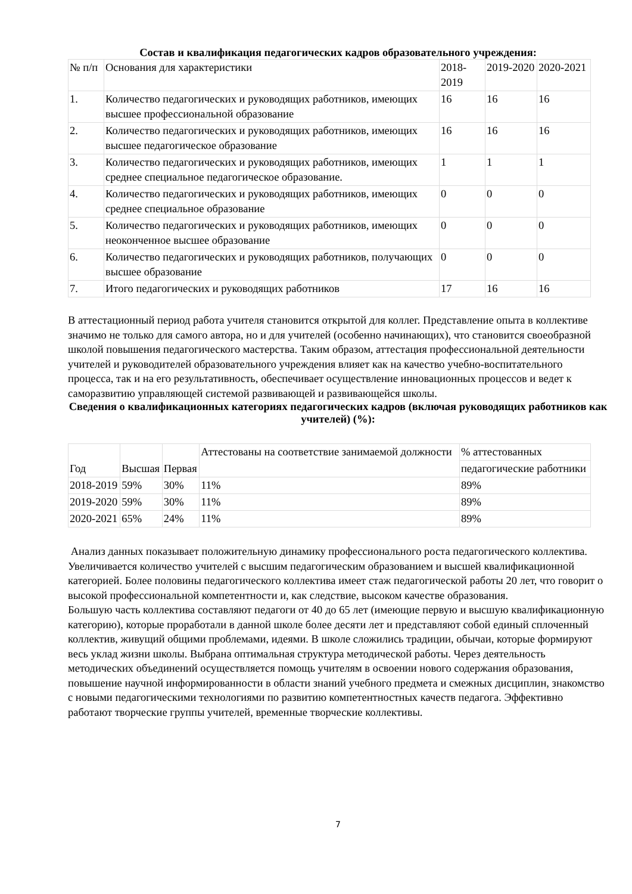Состав и квалификация педагогических кадров образовательного учреждения:
| № п/п | Основания для характеристики | 2018-2019 | 2019-2020 | 2020-2021 |
| --- | --- | --- | --- | --- |
| 1. | Количество педагогических и руководящих работников, имеющих высшее профессиональной образование | 16 | 16 | 16 |
| 2. | Количество педагогических и руководящих работников, имеющих высшее педагогическое образование | 16 | 16 | 16 |
| 3. | Количество педагогических и руководящих работников, имеющих среднее специальное педагогическое образование. | 1 | 1 | 1 |
| 4. | Количество педагогических и руководящих работников, имеющих среднее специальное образование | 0 | 0 | 0 |
| 5. | Количество педагогических и руководящих работников, имеющих неоконченное высшее образование | 0 | 0 | 0 |
| 6. | Количество педагогических и руководящих работников, получающих высшее образование | 0 | 0 | 0 |
| 7. | Итого педагогических и руководящих работников | 17 | 16 | 16 |
В аттестационный период работа учителя становится открытой для коллег. Представление опыта в коллективе значимо не только для самого автора, но и для учителей (особенно начинающих), что становится своеобразной школой повышения педагогического мастерства. Таким образом, аттестация профессиональной деятельности учителей и руководителей образовательного учреждения влияет как на качество учебно-воспитательного процесса, так и на его результативность, обеспечивает осуществление инновационных процессов и ведет к саморазвитию управляющей системой развивающей и развивающейся школы.
Сведения о квалификационных категориях педагогических кадров (включая руководящих работников как учителей) (%):
| Год | Высшая | Первая | Аттестованы на соответствие занимаемой должности | % аттестованных |
| --- | --- | --- | --- | --- |
| | | | | педагогические работники |
| 2018-2019 | 59% | 30% | 11% | 89% |
| 2019-2020 | 59% | 30% | 11% | 89% |
| 2020-2021 | 65% | 24% | 11% | 89% |
Анализ данных показывает положительную динамику профессионального роста педагогического коллектива. Увеличивается количество учителей с высшим педагогическим образованием и высшей квалификационной категорией. Более половины педагогического коллектива имеет стаж педагогической работы 20 лет, что говорит о высокой профессиональной компетентности и, как следствие, высоком качестве образования.
Большую часть коллектива составляют педагоги от 40 до 65 лет (имеющие первую и высшую квалификационную категорию), которые проработали в данной школе более десяти лет и представляют собой единый сплоченный коллектив, живущий общими проблемами, идеями. В школе сложились традиции, обычаи, которые формируют весь уклад жизни школы. Выбрана оптимальная структура методической работы. Через деятельность методических объединений осуществляется помощь учителям в освоении нового содержания образования, повышение научной информированности в области знаний учебного предмета и смежных дисциплин, знакомство с новыми педагогическими технологиями по развитию компетентностных качеств педагога. Эффективно работают творческие группы учителей, временные творческие коллективы.
7